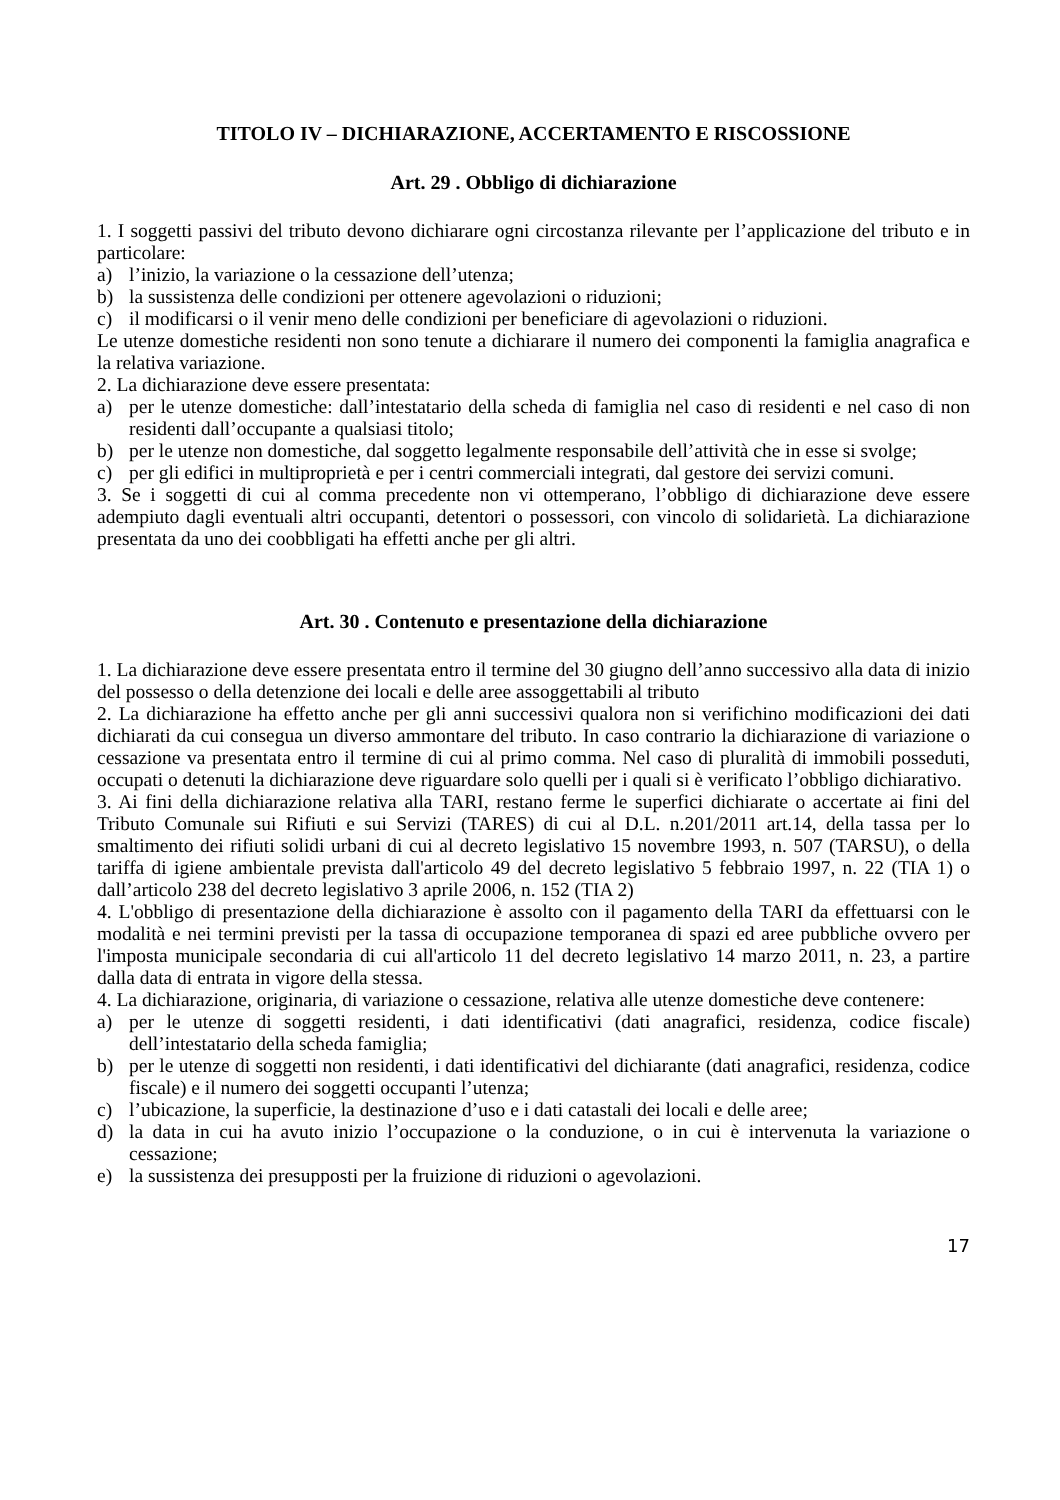TITOLO IV – DICHIARAZIONE, ACCERTAMENTO E RISCOSSIONE
Art. 29 . Obbligo di dichiarazione
1. I soggetti passivi del tributo devono dichiarare ogni circostanza rilevante per l’applicazione del tributo e in particolare:
a) l’inizio, la variazione o la cessazione dell’utenza;
b) la sussistenza delle condizioni per ottenere agevolazioni o riduzioni;
c) il modificarsi o il venir meno delle condizioni per beneficiare di agevolazioni o riduzioni.
Le utenze domestiche residenti non sono tenute a dichiarare il numero dei componenti la famiglia anagrafica e la relativa variazione.
2. La dichiarazione deve essere presentata:
a) per le utenze domestiche: dall’intestatario della scheda di famiglia nel caso di residenti e nel caso di non residenti dall’occupante a qualsiasi titolo;
b) per le utenze non domestiche, dal soggetto legalmente responsabile dell’attività che in esse si svolge;
c) per gli edifici in multiproprietà e per i centri commerciali integrati, dal gestore dei servizi comuni.
3. Se i soggetti di cui al comma precedente non vi ottemperano, l’obbligo di dichiarazione deve essere adempiuto dagli eventuali altri occupanti, detentori o possessori, con vincolo di solidarietà. La dichiarazione presentata da uno dei coobbligati ha effetti anche per gli altri.
Art. 30 . Contenuto e presentazione della dichiarazione
1. La dichiarazione deve essere presentata entro il termine del 30 giugno dell’anno successivo alla data di inizio del possesso o della detenzione dei locali e delle aree assoggettabili al tributo
2. La dichiarazione ha effetto anche per gli anni successivi qualora non si verifichino modificazioni dei dati dichiarati da cui consegua un diverso ammontare del tributo. In caso contrario la dichiarazione di variazione o cessazione va presentata entro il termine di cui al primo comma. Nel caso di pluralità di immobili posseduti, occupati o detenuti la dichiarazione deve riguardare solo quelli per i quali si è verificato l’obbligo dichiarativo.
3. Ai fini della dichiarazione relativa alla TARI, restano ferme le superfici dichiarate o accertate ai fini del Tributo Comunale sui Rifiuti e sui Servizi (TARES) di cui al D.L. n.201/2011 art.14, della tassa per lo smaltimento dei rifiuti solidi urbani di cui al decreto legislativo 15 novembre 1993, n. 507 (TARSU), o della tariffa di igiene ambientale prevista dall'articolo 49 del decreto legislativo 5 febbraio 1997, n. 22 (TIA 1) o dall’articolo 238 del decreto legislativo 3 aprile 2006, n. 152 (TIA 2)
4. L'obbligo di presentazione della dichiarazione è assolto con il pagamento della TARI da effettuarsi con le modalità e nei termini previsti per la tassa di occupazione temporanea di spazi ed aree pubbliche ovvero per l'imposta municipale secondaria di cui all'articolo 11 del decreto legislativo 14 marzo 2011, n. 23, a partire dalla data di entrata in vigore della stessa.
4. La dichiarazione, originaria, di variazione o cessazione, relativa alle utenze domestiche deve contenere:
a) per le utenze di soggetti residenti, i dati identificativi (dati anagrafici, residenza, codice fiscale) dell’intestatario della scheda famiglia;
b) per le utenze di soggetti non residenti, i dati identificativi del dichiarante (dati anagrafici, residenza, codice fiscale) e il numero dei soggetti occupanti l’utenza;
c) l’ubicazione, la superficie, la destinazione d’uso e i dati catastali dei locali e delle aree;
d) la data in cui ha avuto inizio l’occupazione o la conduzione, o in cui è intervenuta la variazione o cessazione;
e) la sussistenza dei presupposti per la fruizione di riduzioni o agevolazioni.
17